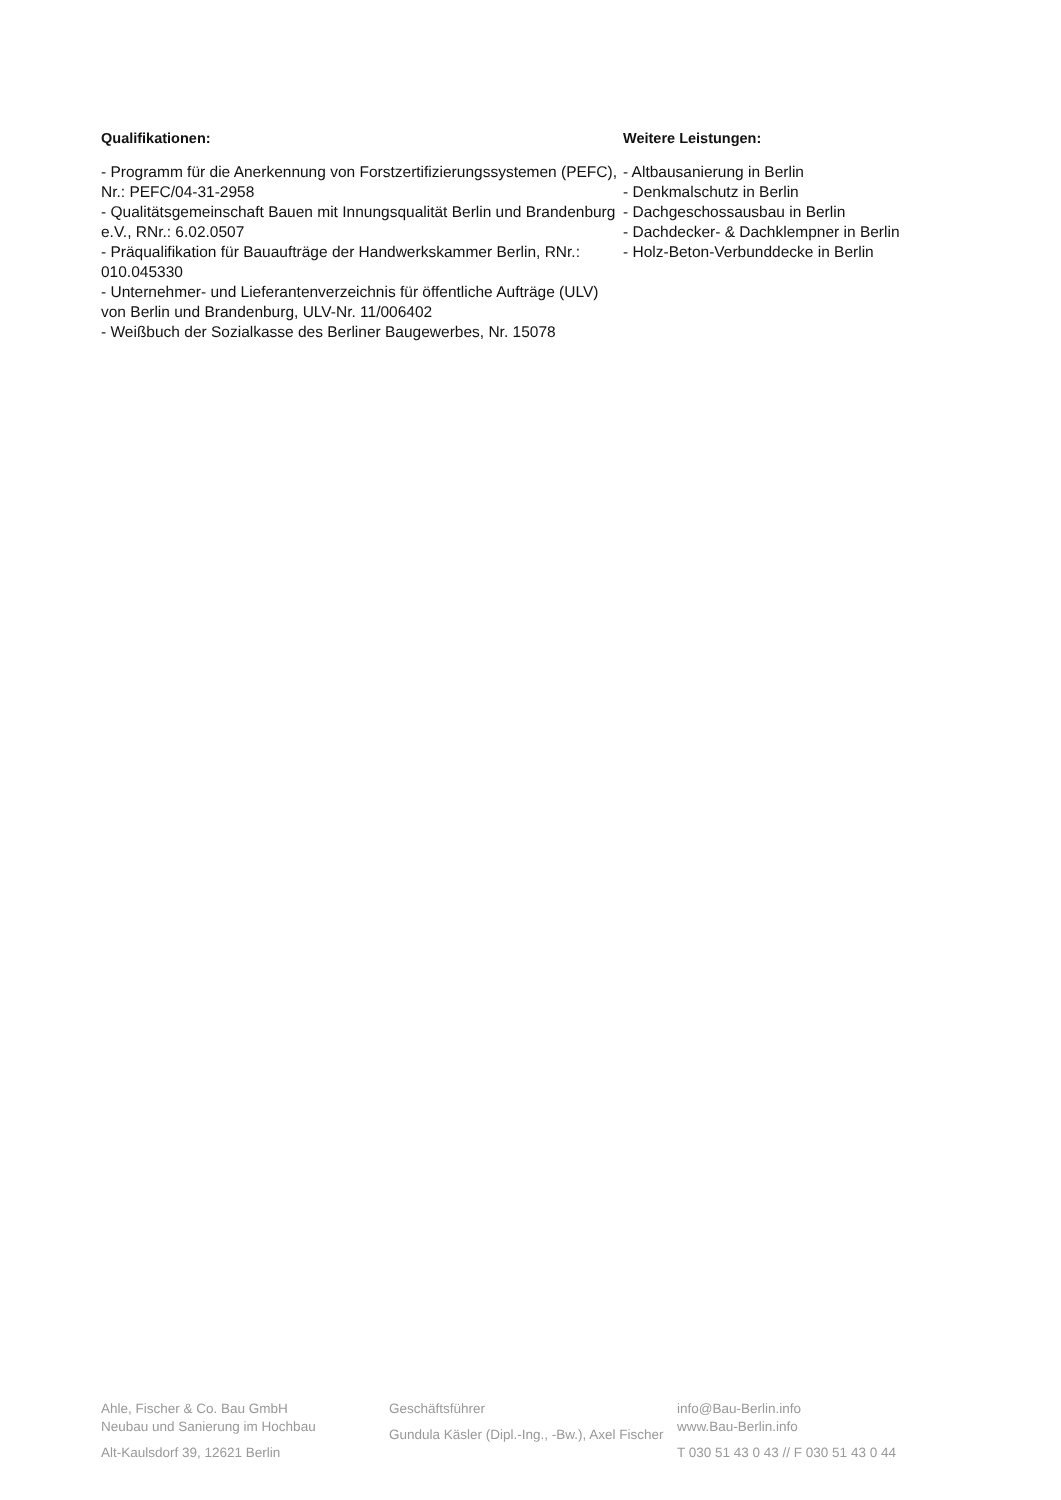Qualifikationen:
- Programm für die Anerkennung von Forstzertifizierungssystemen (PEFC), Nr.: PEFC/04-31-2958
- Qualitätsgemeinschaft Bauen mit Innungsqualität Berlin und Brandenburg e.V., RNr.: 6.02.0507
- Präqualifikation für Bauaufträge der Handwerkskammer Berlin, RNr.: 010.045330
- Unternehmer- und Lieferantenverzeichnis für öffentliche Aufträge (ULV) von Berlin und Brandenburg, ULV-Nr. 11/006402
- Weißbuch der Sozialkasse des Berliner Baugewerbes, Nr. 15078
Weitere Leistungen:
- Altbausanierung in Berlin
- Denkmalschutz in Berlin
- Dachgeschossausbau in Berlin
- Dachdecker- & Dachklempner in Berlin
- Holz-Beton-Verbunddecke in Berlin
Ahle, Fischer & Co. Bau GmbH
Neubau und Sanierung im Hochbau
Alt-Kaulsdorf 39, 12621 Berlin
Geschäftsführer
Gundula Käsler (Dipl.-Ing., -Bw.), Axel Fischer
info@Bau-Berlin.info
www.Bau-Berlin.info
T 030 51 43 0 43 // F 030 51 43 0 44